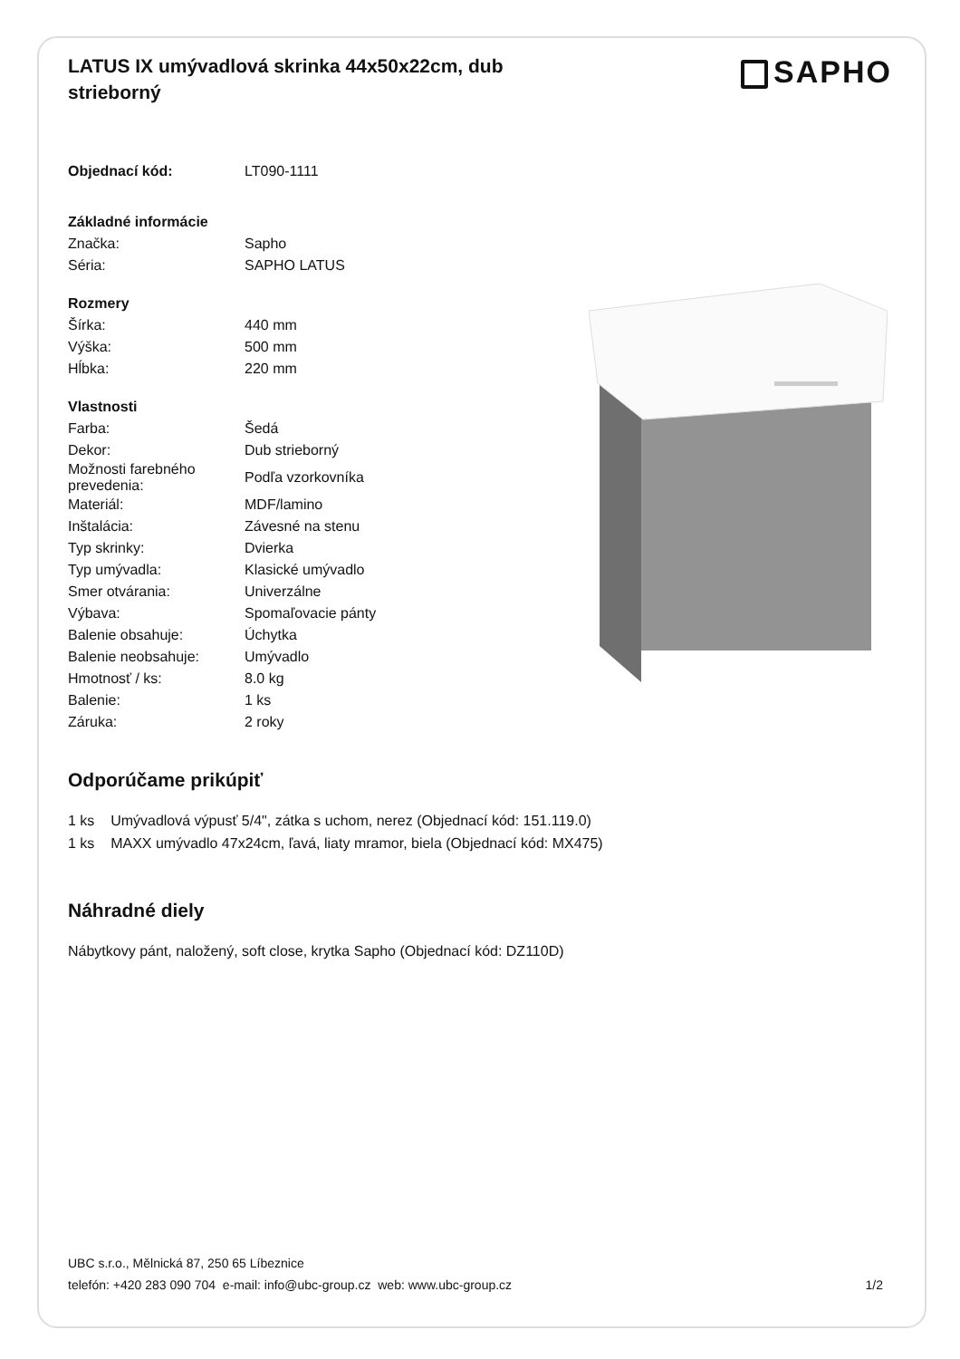LATUS IX umývadlová skrinka 44x50x22cm, dub strieborný
SAPHO
| Objednací kód: | LT090-1111 |
| Základné informácie | |
| Značka: | Sapho |
| Séria: | SAPHO LATUS |
| Rozmery | |
| Šírka: | 440 mm |
| Výška: | 500 mm |
| Hĺbka: | 220 mm |
| Vlastnosti | |
| Farba: | Šedá |
| Dekor: | Dub strieborný |
| Možnosti farebného prevedenia: | Podľa vzorkovníka |
| Materiál: | MDF/lamino |
| Inštalácia: | Závesné na stenu |
| Typ skrinky: | Dvierka |
| Typ umývadla: | Klasické umývadlo |
| Smer otvárania: | Univerzálne |
| Výbava: | Spomaľovacie pánty |
| Balenie obsahuje: | Úchytka |
| Balenie neobsahuje: | Umývadlo |
| Hmotnosť / ks: | 8.0 kg |
| Balenie: | 1 ks |
| Záruka: | 2 roky |
Odporúčame prikúpiť
1 ks Umývadlová výpusť 5/4", zátka s uchom, nerez (Objednací kód: 151.119.0)
1 ks MAXX umývadlo 47x24cm, ľavá, liaty mramor, biela (Objednací kód: MX475)
Náhradné diely
Nábytkovy pánt, naložený, soft close, krytka Sapho (Objednací kód: DZ110D)
UBC s.r.o., Mělnická 87, 250 65 Líbeznice
telefón: +420 283 090 704 e-mail: info@ubc-group.cz web: www.ubc-group.cz 1/2